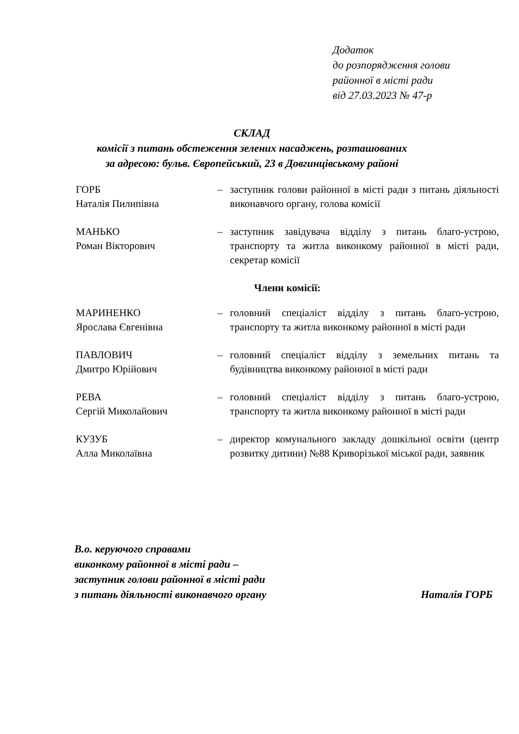Додаток
до розпорядження голови
районної в місті ради
від 27.03.2023 № 47-р
СКЛАД
комісії з питань обстеження зелених насаджень, розташованих
за адресою: бульв. Європейський, 23 в Довгинцівському районі
| ГОРБ Наталія Пилипівна | – | заступник голови районної в місті ради з питань діяльності виконавчого органу, голова комісії |
| МАНЬКО Роман Вікторович | – | заступник завідувача відділу з питань благо-устрою, транспорту та житла виконкому районної в місті ради, секретар комісії |
| Члени комісії: | | |
| МАРИНЕНКО Ярослава Євгенівна | – | головний спеціаліст відділу з питань благо-устрою, транспорту та житла виконкому районної в місті ради |
| ПАВЛОВИЧ Дмитро Юрійович | – | головний спеціаліст відділу з земельних питань та будівництва виконкому районної в місті ради |
| РЕВА Сергій Миколайович | – | головний спеціаліст відділу з питань благо-устрою, транспорту та житла виконкому районної в місті ради |
| КУЗУБ Алла Миколаївна | – | директор комунального закладу дошкільної освіти (центр розвитку дитини) №88 Криворізької міської ради, заявник |
В.о. керуючого справами
виконкому районної в місті ради –
заступник голови районної в місті ради
з питань діяльності виконавчого органу
Наталія ГОРБ